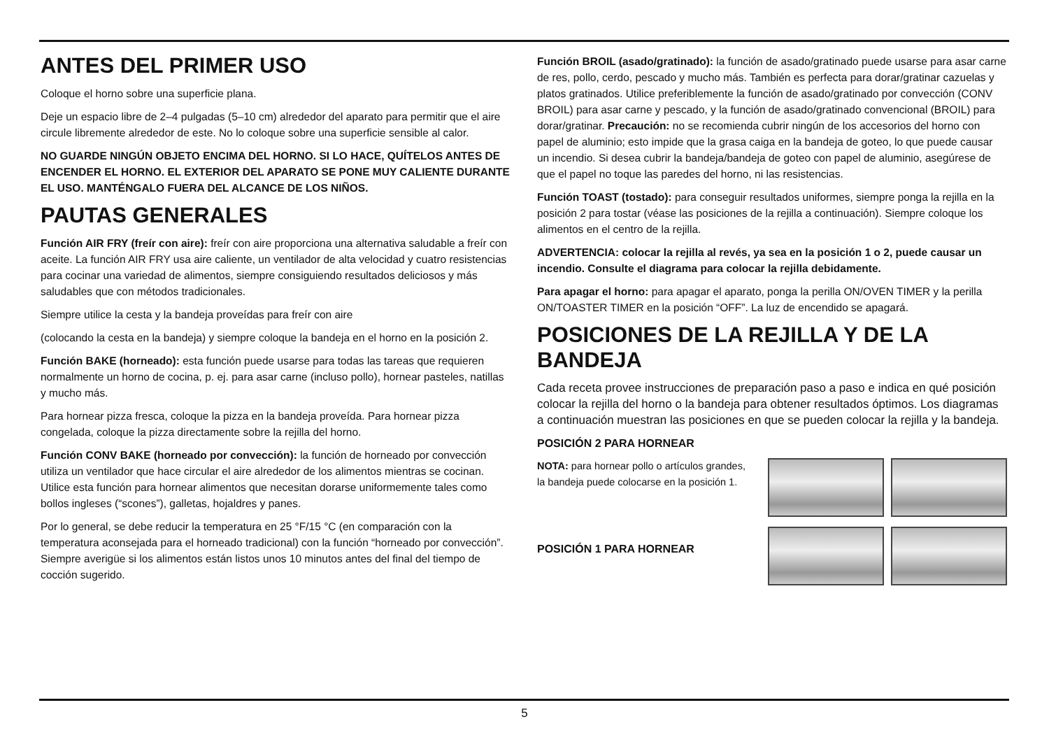ANTES DEL PRIMER USO
Coloque el horno sobre una superficie plana.
Deje un espacio libre de 2–4 pulgadas (5–10 cm) alrededor del aparato para permitir que el aire circule libremente alrededor de este. No lo coloque sobre una superficie sensible al calor.
NO GUARDE NINGÚN OBJETO ENCIMA DEL HORNO. SI LO HACE, QUÍTELOS ANTES DE ENCENDER EL HORNO. EL EXTERIOR DEL APARATO SE PONE MUY CALIENTE DURANTE EL USO. MANTÉNGALO FUERA DEL ALCANCE DE LOS NIÑOS.
PAUTAS GENERALES
Función AIR FRY (freír con aire): freír con aire proporciona una alternativa saludable a freír con aceite. La función AIR FRY usa aire caliente, un ventilador de alta velocidad y cuatro resistencias para cocinar una variedad de alimentos, siempre consiguiendo resultados deliciosos y más saludables que con métodos tradicionales.
Siempre utilice la cesta y la bandeja proveídas para freír con aire
(colocando la cesta en la bandeja) y siempre coloque la bandeja en el horno en la posición 2.
Función BAKE (horneado): esta función puede usarse para todas las tareas que requieren normalmente un horno de cocina, p. ej. para asar carne (incluso pollo), hornear pasteles, natillas y mucho más.
Para hornear pizza fresca, coloque la pizza en la bandeja proveída. Para hornear pizza congelada, coloque la pizza directamente sobre la rejilla del horno.
Función CONV BAKE (horneado por convección): la función de horneado por convección utiliza un ventilador que hace circular el aire alrededor de los alimentos mientras se cocinan. Utilice esta función para hornear alimentos que necesitan dorarse uniformemente tales como bollos ingleses (“scones”), galletas, hojaldres y panes.
Por lo general, se debe reducir la temperatura en 25 °F/15 °C (en comparación con la temperatura aconsejada para el horneado tradicional) con la función “horneado por convección”. Siempre averigüe si los alimentos están listos unos 10 minutos antes del final del tiempo de cocción sugerido.
Función BROIL (asado/gratinado): la función de asado/gratinado puede usarse para asar carne de res, pollo, cerdo, pescado y mucho más. También es perfecta para dorar/gratinar cazuelas y platos gratinados. Utilice preferiblemente la función de asado/gratinado por convección (CONV BROIL) para asar carne y pescado, y la función de asado/gratinado convencional (BROIL) para dorar/gratinar. Precaución: no se recomienda cubrir ningún de los accesorios del horno con papel de aluminio; esto impide que la grasa caiga en la bandeja de goteo, lo que puede causar un incendio. Si desea cubrir la bandeja/bandeja de goteo con papel de aluminio, asegúrese de que el papel no toque las paredes del horno, ni las resistencias.
Función TOAST (tostado): para conseguir resultados uniformes, siempre ponga la rejilla en la posición 2 para tostar (véase las posiciones de la rejilla a continuación). Siempre coloque los alimentos en el centro de la rejilla.
ADVERTENCIA: colocar la rejilla al revés, ya sea en la posición 1 o 2, puede causar un incendio. Consulte el diagrama para colocar la rejilla debidamente.
Para apagar el horno: para apagar el aparato, ponga la perilla ON/OVEN TIMER y la perilla ON/TOASTER TIMER en la posición “OFF”. La luz de encendido se apagará.
POSICIONES DE LA REJILLA Y DE LA BANDEJA
Cada receta provee instrucciones de preparación paso a paso e indica en qué posición colocar la rejilla del horno o la bandeja para obtener resultados óptimos. Los diagramas a continuación muestran las posiciones en que se pueden colocar la rejilla y la bandeja.
POSICIÓN 2 PARA HORNEAR
NOTA: para hornear pollo o artículos grandes, la bandeja puede colocarse en la posición 1.
POSICIÓN 1 PARA HORNEAR
5